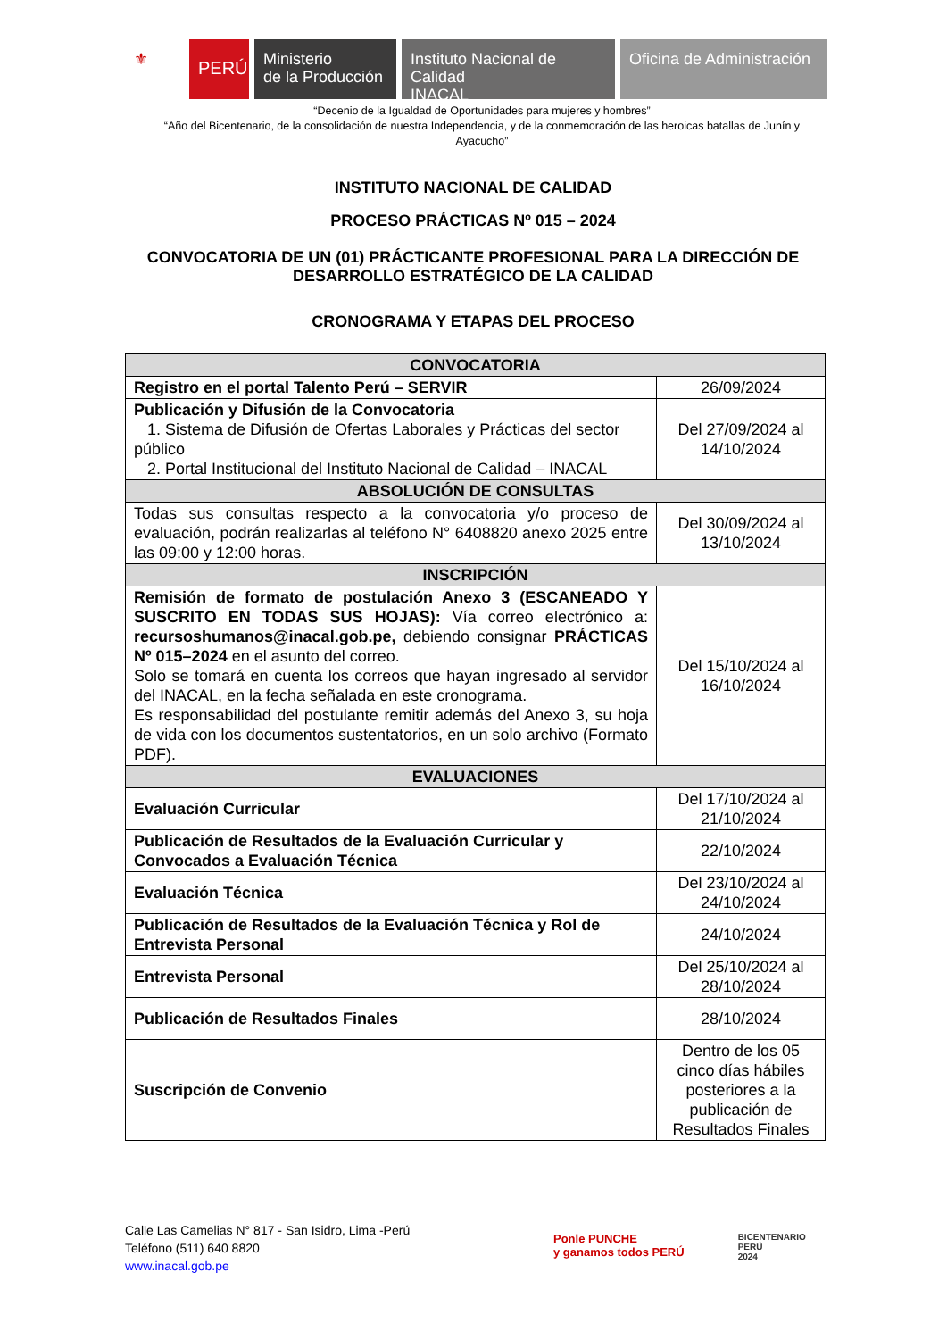⚜
PERÚ
Ministerio
de la Producción
Instituto Nacional de Calidad
INACAL
Oficina de Administración
“Decenio de la Igualdad de Oportunidades para mujeres y hombres”
“Año del Bicentenario, de la consolidación de nuestra Independencia, y de la conmemoración de las heroicas batallas de Junín y Ayacucho”
INSTITUTO NACIONAL DE CALIDAD
PROCESO PRÁCTICAS Nº 015 – 2024
CONVOCATORIA DE UN (01) PRÁCTICANTE PROFESIONAL PARA LA DIRECCIÓN DE DESARROLLO ESTRATÉGICO DE LA CALIDAD
CRONOGRAMA Y ETAPAS DEL PROCESO
| CONVOCATORIA | |
| --- | --- |
| Registro en el portal Talento Perú – SERVIR | 26/09/2024 |
| Publicación y Difusión de la Convocatoria 1. Sistema de Difusión de Ofertas Laborales y Prácticas del sector público 2. Portal Institucional del Instituto Nacional de Calidad – INACAL | Del 27/09/2024 al 14/10/2024 |
| ABSOLUCIÓN DE CONSULTAS | |
| Todas sus consultas respecto a la convocatoria y/o proceso de evaluación, podrán realizarlas al teléfono N° 6408820 anexo 2025 entre las 09:00 y 12:00 horas. | Del 30/09/2024 al 13/10/2024 |
| INSCRIPCIÓN | |
| Remisión de formato de postulación Anexo 3 (ESCANEADO Y SUSCRITO EN TODAS SUS HOJAS): Vía correo electrónico a: recursoshumanos@inacal.gob.pe, debiendo consignar PRÁCTICAS Nº 015–2024 en el asunto del correo. Solo se tomará en cuenta los correos que hayan ingresado al servidor del INACAL, en la fecha señalada en este cronograma. Es responsabilidad del postulante remitir además del Anexo 3, su hoja de vida con los documentos sustentatorios, en un solo archivo (Formato PDF). | Del 15/10/2024 al 16/10/2024 |
| EVALUACIONES | |
| Evaluación Curricular | Del 17/10/2024 al 21/10/2024 |
| Publicación de Resultados de la Evaluación Curricular y Convocados a Evaluación Técnica | 22/10/2024 |
| Evaluación Técnica | Del 23/10/2024 al 24/10/2024 |
| Publicación de Resultados de la Evaluación Técnica y Rol de Entrevista Personal | 24/10/2024 |
| Entrevista Personal | Del 25/10/2024 al 28/10/2024 |
| Publicación de Resultados Finales | 28/10/2024 |
| Suscripción de Convenio | Dentro de los 05 cinco días hábiles posteriores a la publicación de Resultados Finales |
Calle Las Camelias N° 817 - San Isidro, Lima -Perú
Teléfono (511) 640 8820
www.inacal.gob.pe
Ponle PUNCHE
y ganamos todos PERÚ
BICENTENARIO
PERÚ
2024